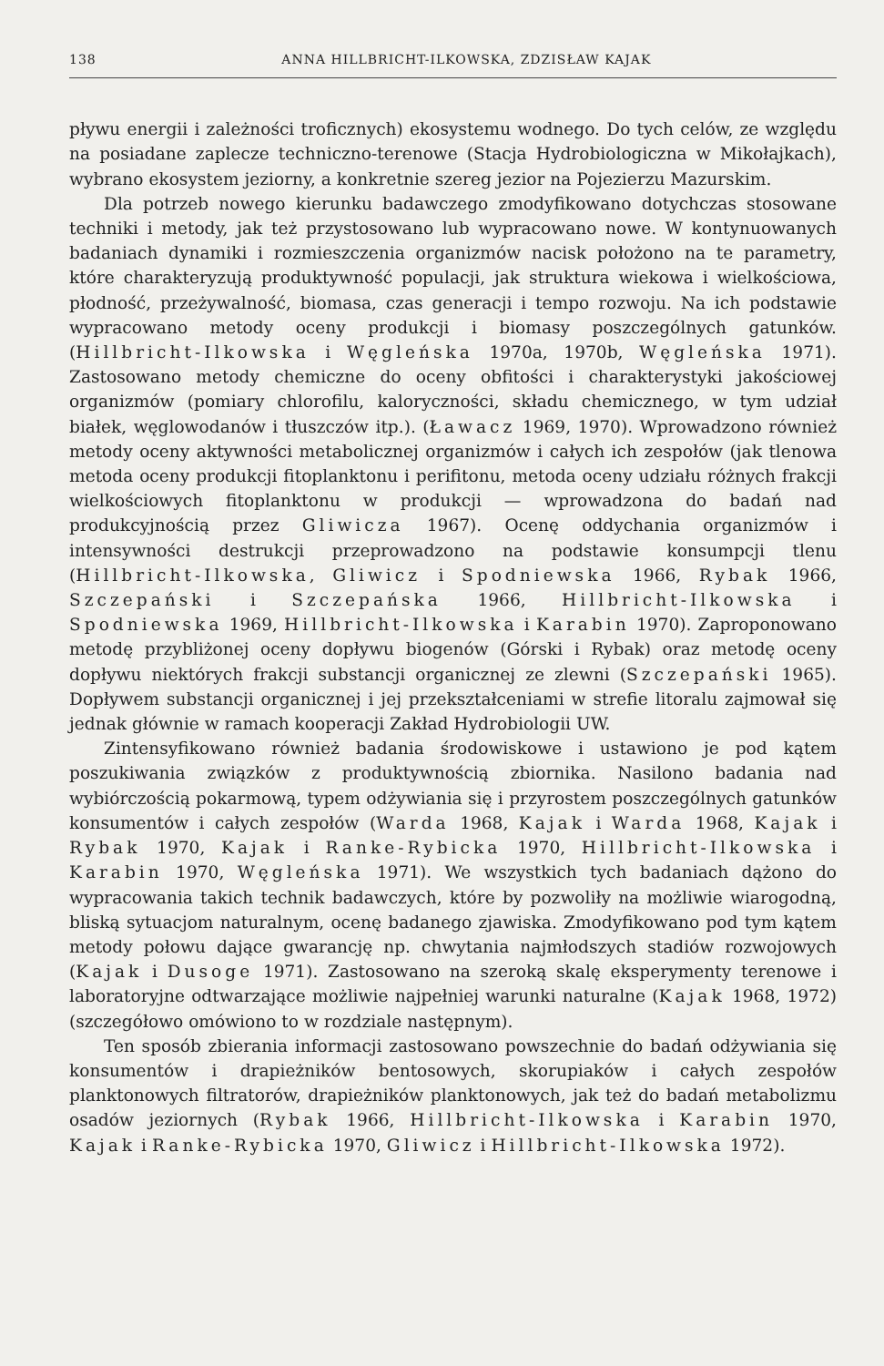138 ANNA HILLBRICHT-ILKOWSKA, ZDZISŁAW KAJAK
pływu energii i zależności troficznych) ekosystemu wodnego. Do tych celów, ze względu na posiadane zaplecze techniczno-terenowe (Stacja Hydrobiologiczna w Mikołajkach), wybrano ekosystem jeziorny, a konkretnie szereg jezior na Pojezierzu Mazurskim.
Dla potrzeb nowego kierunku badawczego zmodyfikowano dotychczas stosowane techniki i metody, jak też przystosowano lub wypracowano nowe. W kontynuowanych badaniach dynamiki i rozmieszczenia organizmów nacisk położono na te parametry, które charakteryzują produktywność populacji, jak struktura wiekowa i wielkościowa, płodność, przeżywalność, biomasa, czas generacji i tempo rozwoju. Na ich podstawie wypracowano metody oceny produkcji i biomasy poszczególnych gatunków. (Hillbricht-Ilkowska i Węgleńska 1970a, 1970b, Węgleńska 1971). Zastosowano metody chemiczne do oceny obfitości i charakterystyki jakościowej organizmów (pomiary chlorofilu, kaloryczności, składu chemicznego, w tym udział białek, węglowodanów i tłuszczów itp.). (Ławacz 1969, 1970). Wprowadzono również metody oceny aktywności metabolicznej organizmów i całych ich zespołów (jak tlenowa metoda oceny produkcji fitoplanktonu i perifitonu, metoda oceny udziału różnych frakcji wielkościowych fitoplanktonu w produkcji — wprowadzona do badań nad produkcyjnością przez Gliwicza 1967). Ocenę oddychania organizmów i intensywności destrukcji przeprowadzono na podstawie konsumpcji tlenu (Hillbricht-Ilkowska, Gliwicz i Spodniewska 1966, Rybak 1966, Szczepański i Szczepańska 1966, Hillbricht-Ilkowska i Spodniewska 1969, Hillbricht-Ilkowska i Karabin 1970). Zaproponowano metodę przybliżonej oceny dopływu biogenów (Górski i Rybak) oraz metodę oceny dopływu niektórych frakcji substancji organicznej ze zlewni (Szczepański 1965). Dopływem substancji organicznej i jej przekształceniami w strefie litoralu zajmował się jednak głównie w ramach kooperacji Zakład Hydrobiologii UW.
Zintensyfikowano również badania środowiskowe i ustawiono je pod kątem poszukiwania związków z produktywnością zbiornika. Nasilono badania nad wybiórczością pokarmową, typem odżywiania się i przyrostem poszczególnych gatunków konsumentów i całych zespołów (Warda 1968, Kajak i Warda 1968, Kajak i Rybak 1970, Kajak i Ranke-Rybicka 1970, Hillbricht-Ilkowska i Karabin 1970, Węgleńska 1971). We wszystkich tych badaniach dążono do wypracowania takich technik badawczych, które by pozwoliły na możliwie wiarogodną, bliską sytuacjom naturalnym, ocenę badanego zjawiska. Zmodyfikowano pod tym kątem metody połowu dające gwarancję np. chwytania najmłodszych stadiów rozwojowych (Kajak i Dusoge 1971). Zastosowano na szeroką skalę eksperymenty terenowe i laboratoryjne odtwarzające możliwie najpełniej warunki naturalne (Kajak 1968, 1972) (szczegółowo omówiono to w rozdziale następnym).
Ten sposób zbierania informacji zastosowano powszechnie do badań odżywiania się konsumentów i drapieżników bentosowych, skorupiaków i całych zespołów planktonowych filtratorów, drapieżników planktonowych, jak też do badań metabolizmu osadów jeziornych (Rybak 1966, Hillbricht-Ilkowska i Karabin 1970, Kajak i Ranke-Rybicka 1970, Gliwicz i Hillbricht-Ilkowska 1972).